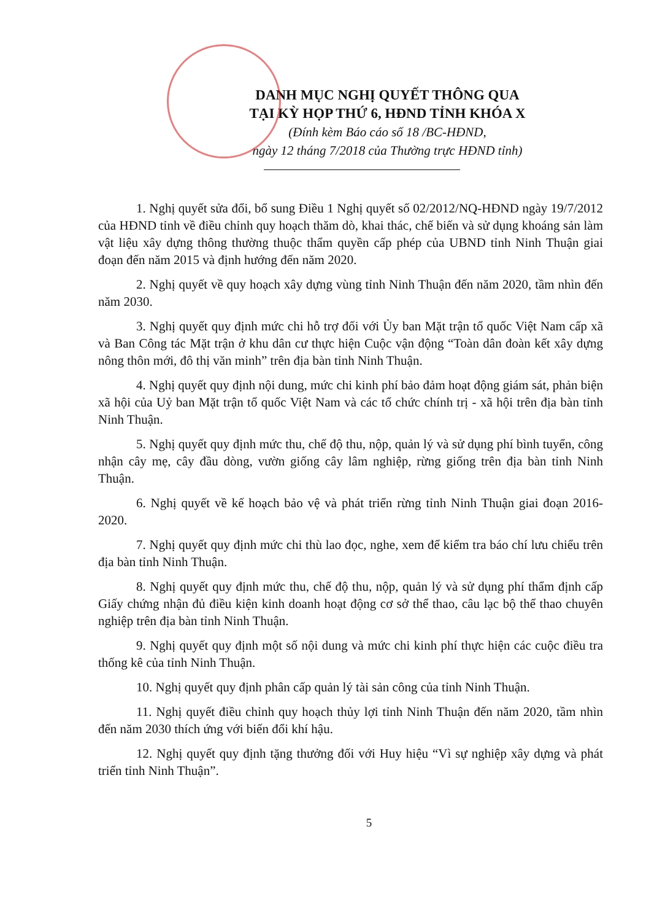DANH MỤC NGHỊ QUYẾT THÔNG QUA
TẠI KỲ HỌP THỨ 6, HĐND TỈNH KHÓA X
(Đính kèm Báo cáo số 18 /BC-HĐND,
ngày 12 tháng 7/2018 của Thường trực HĐND tỉnh)
1. Nghị quyết sửa đổi, bổ sung Điều 1 Nghị quyết số 02/2012/NQ-HĐND ngày 19/7/2012 của HĐND tỉnh về điều chỉnh quy hoạch thăm dò, khai thác, chế biến và sử dụng khoáng sản làm vật liệu xây dựng thông thường thuộc thẩm quyền cấp phép của UBND tỉnh Ninh Thuận giai đoạn đến năm 2015 và định hướng đến năm 2020.
2. Nghị quyết về quy hoạch xây dựng vùng tỉnh Ninh Thuận đến năm 2020, tầm nhìn đến năm 2030.
3. Nghị quyết quy định mức chi hỗ trợ đối với Ủy ban Mặt trận tổ quốc Việt Nam cấp xã và Ban Công tác Mặt trận ở khu dân cư thực hiện Cuộc vận động “Toàn dân đoàn kết xây dựng nông thôn mới, đô thị văn minh” trên địa bàn tỉnh Ninh Thuận.
4. Nghị quyết quy định nội dung, mức chi kinh phí bảo đảm hoạt động giám sát, phản biện xã hội của Uỷ ban Mặt trận tổ quốc Việt Nam và các tổ chức chính trị - xã hội trên địa bàn tỉnh Ninh Thuận.
5. Nghị quyết quy định mức thu, chế độ thu, nộp, quản lý và sử dụng phí bình tuyển, công nhận cây mẹ, cây đầu dòng, vườn giống cây lâm nghiệp, rừng giống trên địa bàn tỉnh Ninh Thuận.
6. Nghị quyết về kế hoạch bảo vệ và phát triển rừng tỉnh Ninh Thuận giai đoạn 2016-2020.
7. Nghị quyết quy định mức chi thù lao đọc, nghe, xem để kiểm tra báo chí lưu chiểu trên địa bàn tỉnh Ninh Thuận.
8. Nghị quyết quy định mức thu, chế độ thu, nộp, quản lý và sử dụng phí thẩm định cấp Giấy chứng nhận đủ điều kiện kinh doanh hoạt động cơ sở thể thao, câu lạc bộ thể thao chuyên nghiệp trên địa bàn tỉnh Ninh Thuận.
9. Nghị quyết quy định một số nội dung và mức chi kinh phí thực hiện các cuộc điều tra thống kê của tỉnh Ninh Thuận.
10. Nghị quyết quy định phân cấp quản lý tài sản công của tỉnh Ninh Thuận.
11. Nghị quyết điều chỉnh quy hoạch thủy lợi tỉnh Ninh Thuận đến năm 2020, tầm nhìn đến năm 2030 thích ứng với biến đổi khí hậu.
12. Nghị quyết quy định tặng thưởng đối với Huy hiệu “Vì sự nghiệp xây dựng và phát triển tỉnh Ninh Thuận”.
5